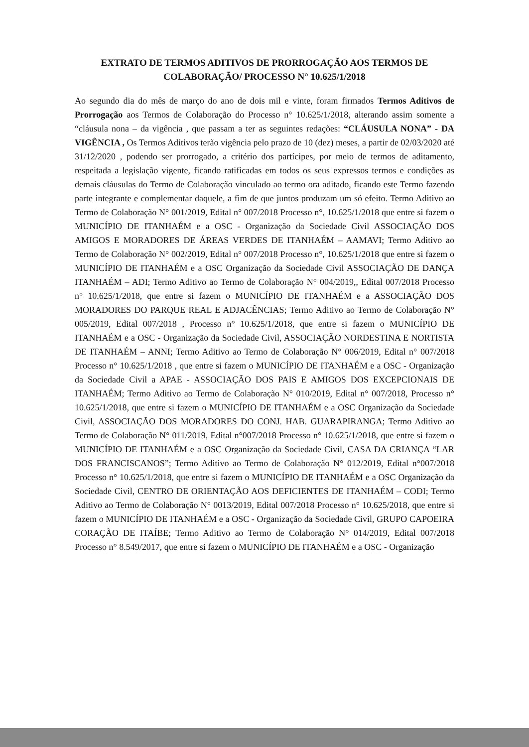EXTRATO DE TERMOS ADITIVOS DE PRORROGAÇÃO AOS TERMOS DE COLABORAÇÃO/ PROCESSO N° 10.625/1/2018
Ao segundo dia do mês de março do ano de dois mil e vinte, foram firmados Termos Aditivos de Prorrogação aos Termos de Colaboração do Processo n° 10.625/1/2018, alterando assim somente a “cláusula nona – da vigência , que passam a ter as seguintes redações: “CLÁUSULA NONA” - DA VIGÊNCIA , Os Termos Aditivos terão vigência pelo prazo de 10 (dez) meses, a partir de 02/03/2020 até 31/12/2020 , podendo ser prorrogado, a critério dos partícipes, por meio de termos de aditamento, respeitada a legislação vigente, ficando ratificadas em todos os seus expressos termos e condições as demais cláusulas do Termo de Colaboração vinculado ao termo ora aditado, ficando este Termo fazendo parte integrante e complementar daquele, a fim de que juntos produzam um só efeito. Termo Aditivo ao Termo de Colaboração N° 001/2019, Edital n° 007/2018 Processo n°, 10.625/1/2018 que entre si fazem o MUNICÍPIO DE ITANHAÉM e a OSC - Organização da Sociedade Civil ASSOCIAÇÃO DOS AMIGOS E MORADORES DE ÁREAS VERDES DE ITANHAÉM – AAMAVI; Termo Aditivo ao Termo de Colaboração N° 002/2019, Edital n° 007/2018 Processo n°, 10.625/1/2018 que entre si fazem o MUNICÍPIO DE ITANHAÉM e a OSC Organização da Sociedade Civil ASSOCIAÇÃO DE DANÇA ITANHAÉM – ADI; Termo Aditivo ao Termo de Colaboração N° 004/2019,, Edital 007/2018 Processo n° 10.625/1/2018, que entre si fazem o MUNICÍPIO DE ITANHAÉM e a ASSOCIAÇÃO DOS MORADORES DO PARQUE REAL E ADJACÊNCIAS; Termo Aditivo ao Termo de Colaboração N° 005/2019, Edital 007/2018 , Processo n° 10.625/1/2018, que entre si fazem o MUNICÍPIO DE ITANHAÉM e a OSC - Organização da Sociedade Civil, ASSOCIAÇÃO NORDESTINA E NORTISTA DE ITANHAÉM – ANNI; Termo Aditivo ao Termo de Colaboração N° 006/2019, Edital n° 007/2018 Processo n° 10.625/1/2018 , que entre si fazem o MUNICÍPIO DE ITANHAÉM e a OSC - Organização da Sociedade Civil a APAE - ASSOCIAÇÃO DOS PAIS E AMIGOS DOS EXCEPCIONAIS DE ITANHAÉM; Termo Aditivo ao Termo de Colaboração N° 010/2019, Edital n° 007/2018, Processo n° 10.625/1/2018, que entre si fazem o MUNICÍPIO DE ITANHAÉM e a OSC Organização da Sociedade Civil, ASSOCIAÇÃO DOS MORADORES DO CONJ. HAB. GUARAPIRANGA; Termo Aditivo ao Termo de Colaboração N° 011/2019, Edital n°007/2018 Processo n° 10.625/1/2018, que entre si fazem o MUNICÍPIO DE ITANHAÉM e a OSC Organização da Sociedade Civil, CASA DA CRIANÇA “LAR DOS FRANCISCANOS”; Termo Aditivo ao Termo de Colaboração N° 012/2019, Edital n°007/2018 Processo n° 10.625/1/2018, que entre si fazem o MUNICÍPIO DE ITANHAÉM e a OSC Organização da Sociedade Civil, CENTRO DE ORIENTAÇÃO AOS DEFICIENTES DE ITANHAÉM – CODI; Termo Aditivo ao Termo de Colaboração N° 0013/2019, Edital 007/2018 Processo n° 10.625/2018, que entre si fazem o MUNICÍPIO DE ITANHAÉM e a OSC - Organização da Sociedade Civil, GRUPO CAPOEIRA CORAÇÃO DE ITAÍBE; Termo Aditivo ao Termo de Colaboração N° 014/2019, Edital 007/2018 Processo n° 8.549/2017, que entre si fazem o MUNICÍPIO DE ITANHAÉM e a OSC - Organização